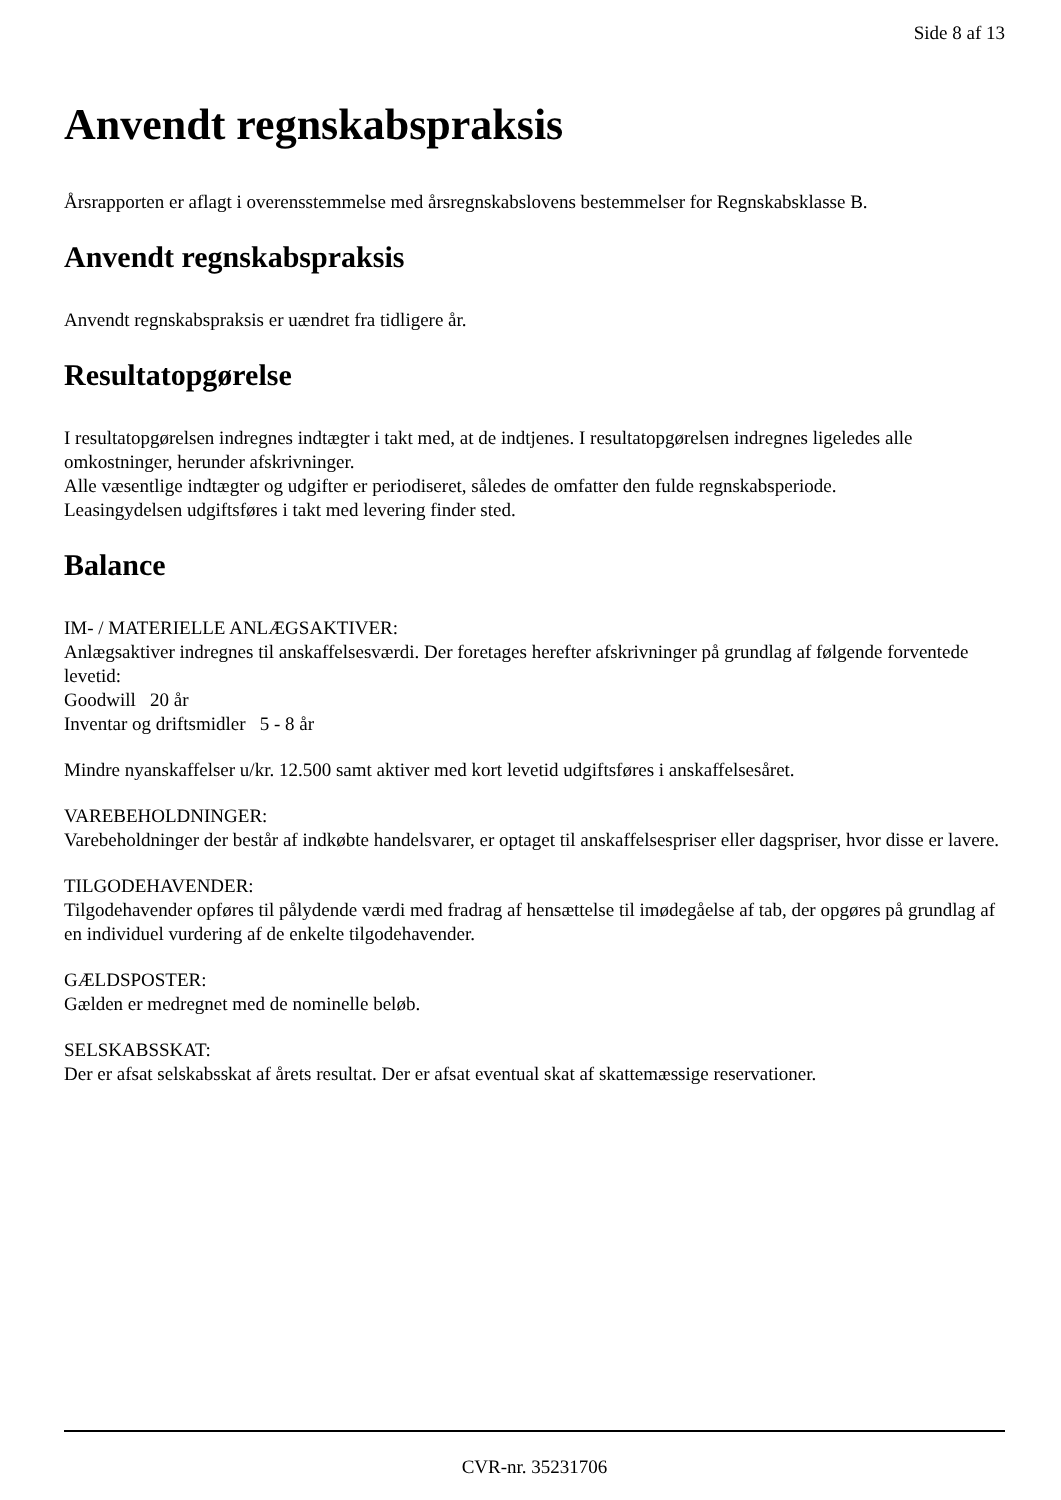Side 8 af 13
Anvendt regnskabspraksis
Årsrapporten er aflagt i overensstemmelse med årsregnskabslovens bestemmelser for Regnskabsklasse B.
Anvendt regnskabspraksis
Anvendt regnskabspraksis er uændret fra tidligere år.
Resultatopgørelse
I resultatopgørelsen indregnes indtægter i takt med, at de indtjenes. I resultatopgørelsen indregnes ligeledes alle omkostninger, herunder afskrivninger.
Alle væsentlige indtægter og udgifter er periodiseret, således de omfatter den fulde regnskabsperiode.
Leasingydelsen udgiftsføres i takt med levering finder sted.
Balance
IM- / MATERIELLE ANLÆGSAKTIVER:
Anlægsaktiver indregnes til anskaffelsesværdi. Der foretages herefter afskrivninger på grundlag af følgende forventede levetid:
Goodwill 20 år
Inventar og driftsmidler 5 - 8 år
Mindre nyanskaffelser u/kr. 12.500 samt aktiver med kort levetid udgiftsføres i anskaffelsesåret.
VAREBEHOLDNINGER:
Varebeholdninger der består af indkøbte handelsvarer, er optaget til anskaffelsespriser eller dagspriser, hvor disse er lavere.
TILGODEHAVENDER:
Tilgodehavender opføres til pålydende værdi med fradrag af hensættelse til imødegåelse af tab, der opgøres på grundlag af en individuel vurdering af de enkelte tilgodehavender.
GÆLDSPOSTER:
Gælden er medregnet med de nominelle beløb.
SELSKABSSKAT:
Der er afsat selskabsskat af årets resultat. Der er afsat eventual skat af skattemæssige reservationer.
CVR-nr. 35231706